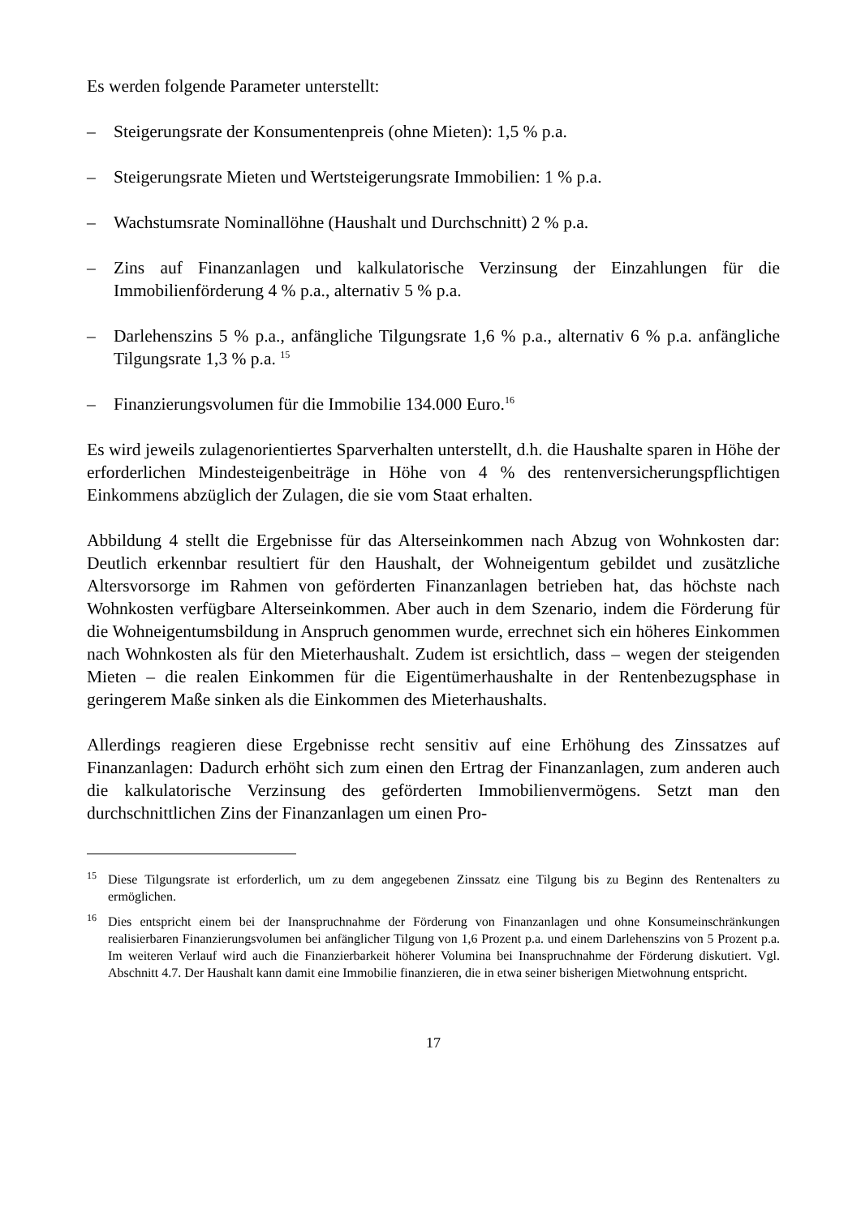Es werden folgende Parameter unterstellt:
– Steigerungsrate der Konsumentenpreis (ohne Mieten): 1,5 % p.a.
– Steigerungsrate Mieten und Wertsteigerungsrate Immobilien: 1 % p.a.
– Wachstumsrate Nominallöhne (Haushalt und Durchschnitt) 2 % p.a.
– Zins auf Finanzanlagen und kalkulatorische Verzinsung der Einzahlungen für die Immobilienförderung 4 % p.a., alternativ 5 % p.a.
– Darlehenszins 5 % p.a., anfängliche Tilgungsrate 1,6 % p.a., alternativ 6 % p.a. anfängliche Tilgungsrate 1,3 % p.a. <sup>15</sup>
– Finanzierungsvolumen für die Immobilie 134.000 Euro.<sup>16</sup>
Es wird jeweils zulagenorientiertes Sparverhalten unterstellt, d.h. die Haushalte sparen in Höhe der erforderlichen Mindesteigenbeiträge in Höhe von 4 % des rentenversicherungspflichtigen Einkommens abzüglich der Zulagen, die sie vom Staat erhalten.
Abbildung 4 stellt die Ergebnisse für das Alterseinkommen nach Abzug von Wohnkosten dar: Deutlich erkennbar resultiert für den Haushalt, der Wohneigentum gebildet und zusätzliche Altersvorsorge im Rahmen von geförderten Finanzanlagen betrieben hat, das höchste nach Wohnkosten verfügbare Alterseinkommen. Aber auch in dem Szenario, indem die Förderung für die Wohneigentumsbildung in Anspruch genommen wurde, errechnet sich ein höheres Einkommen nach Wohnkosten als für den Mieterhaushalt. Zudem ist ersichtlich, dass – wegen der steigenden Mieten – die realen Einkommen für die Eigentümerhaushalte in der Rentenbezugsphase in geringerem Maße sinken als die Einkommen des Mieterhaushalts.
Allerdings reagieren diese Ergebnisse recht sensitiv auf eine Erhöhung des Zinssatzes auf Finanzanlagen: Dadurch erhöht sich zum einen den Ertrag der Finanzanlagen, zum anderen auch die kalkulatorische Verzinsung des geförderten Immobilienvermögens. Setzt man den durchschnittlichen Zins der Finanzanlagen um einen Pro-
<sup>15</sup> Diese Tilgungsrate ist erforderlich, um zu dem angegebenen Zinssatz eine Tilgung bis zu Beginn des Rentenalters zu ermöglichen.
<sup>16</sup> Dies entspricht einem bei der Inanspruchnahme der Förderung von Finanzanlagen und ohne Konsumeinschränkungen realisierbaren Finanzierungsvolumen bei anfänglicher Tilgung von 1,6 Prozent p.a. und einem Darlehenszins von 5 Prozent p.a. Im weiteren Verlauf wird auch die Finanzierbarkeit höherer Volumina bei Inanspruchnahme der Förderung diskutiert. Vgl. Abschnitt 4.7. Der Haushalt kann damit eine Immobilie finanzieren, die in etwa seiner bisherigen Mietwohnung entspricht.
17